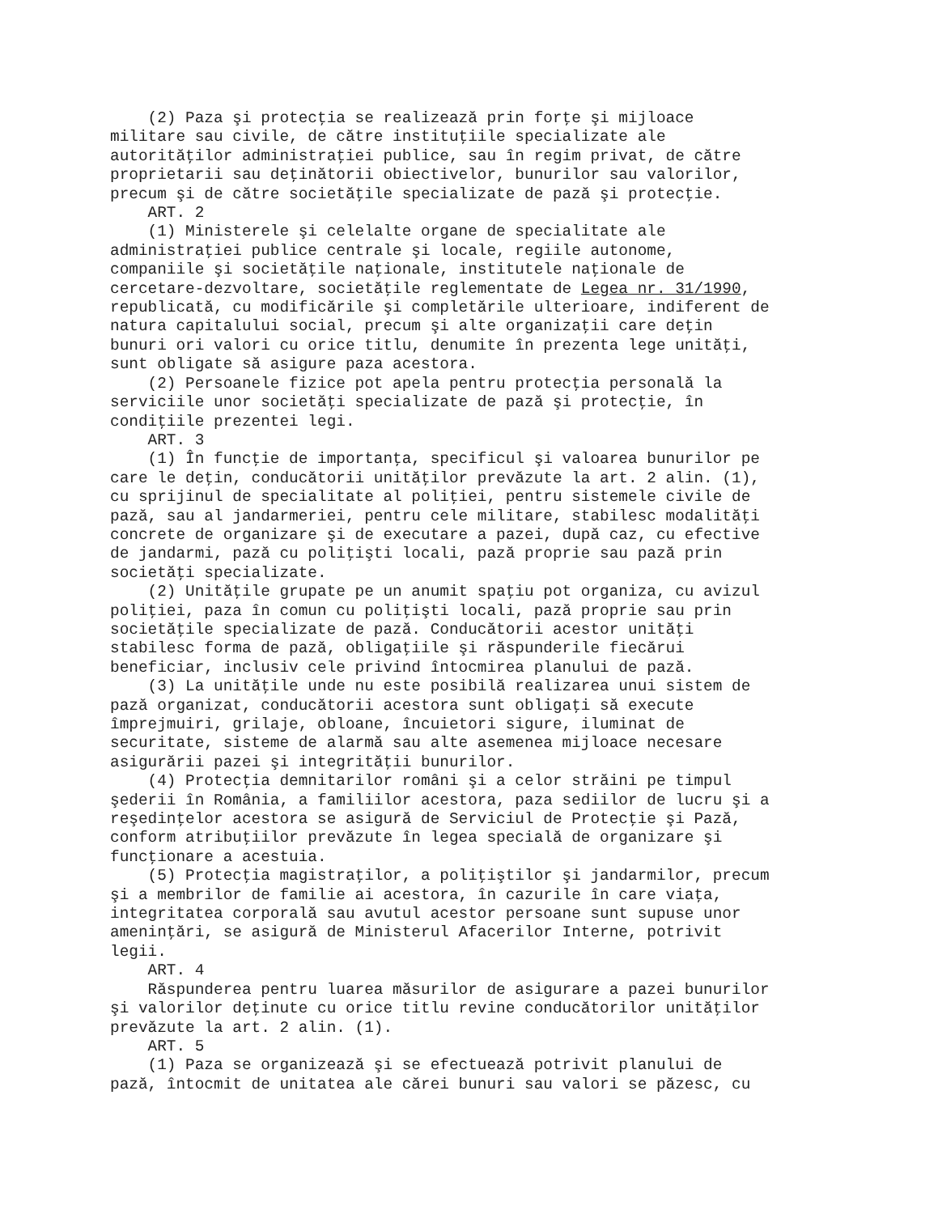(2) Paza şi protecţia se realizează prin forţe şi mijloace
militare sau civile, de către instituţiile specializate ale
autorităţilor administraţiei publice, sau în regim privat, de către
proprietarii sau deţinătorii obiectivelor, bunurilor sau valorilor,
precum şi de către societăţile specializate de pază şi protecţie.
    ART. 2
    (1) Ministerele şi celelalte organe de specialitate ale
administraţiei publice centrale şi locale, regiile autonome,
companiile şi societăţile naţionale, institutele naţionale de
cercetare-dezvoltare, societăţile reglementate de Legea nr. 31/1990,
republicată, cu modificările şi completările ulterioare, indiferent de
natura capitalului social, precum şi alte organizaţii care deţin
bunuri ori valori cu orice titlu, denumite în prezenta lege unităţi,
sunt obligate să asigure paza acestora.
    (2) Persoanele fizice pot apela pentru protecţia personală la
serviciile unor societăţi specializate de pază şi protecţie, în
condiţiile prezentei legi.
    ART. 3
    (1) În funcţie de importanţa, specificul şi valoarea bunurilor pe
care le deţin, conducătorii unităţilor prevăzute la art. 2 alin. (1),
cu sprijinul de specialitate al poliţiei, pentru sistemele civile de
pază, sau al jandarmeriei, pentru cele militare, stabilesc modalităţi
concrete de organizare şi de executare a pazei, după caz, cu efective
de jandarmi, pază cu poliţişti locali, pază proprie sau pază prin
societăţi specializate.
    (2) Unităţile grupate pe un anumit spaţiu pot organiza, cu avizul
poliţiei, paza în comun cu poliţişti locali, pază proprie sau prin
societăţile specializate de pază. Conducătorii acestor unităţi
stabilesc forma de pază, obligaţiile şi răspunderile fiecărui
beneficiar, inclusiv cele privind întocmirea planului de pază.
    (3) La unităţile unde nu este posibilă realizarea unui sistem de
pază organizat, conducătorii acestora sunt obligaţi să execute
împrejmuiri, grilaje, obloane, încuietori sigure, iluminat de
securitate, sisteme de alarmă sau alte asemenea mijloace necesare
asigurării pazei şi integrităţii bunurilor.
    (4) Protecţia demnitarilor români şi a celor străini pe timpul
şederii în România, a familiilor acestora, paza sediilor de lucru şi a
reşedinţelor acestora se asigură de Serviciul de Protecţie şi Pază,
conform atribuţiilor prevăzute în legea specială de organizare şi
funcţionare a acestuia.
    (5) Protecţia magistraţilor, a poliţiştilor şi jandarmilor, precum
şi a membrilor de familie ai acestora, în cazurile în care viaţa,
integritatea corporală sau avutul acestor persoane sunt supuse unor
ameninţări, se asigură de Ministerul Afacerilor Interne, potrivit
legii.
    ART. 4
    Răspunderea pentru luarea măsurilor de asigurare a pazei bunurilor
şi valorilor deţinute cu orice titlu revine conducătorilor unităţilor
prevăzute la art. 2 alin. (1).
    ART. 5
    (1) Paza se organizează şi se efectuează potrivit planului de
pază, întocmit de unitatea ale cărei bunuri sau valori se păzesc, cu